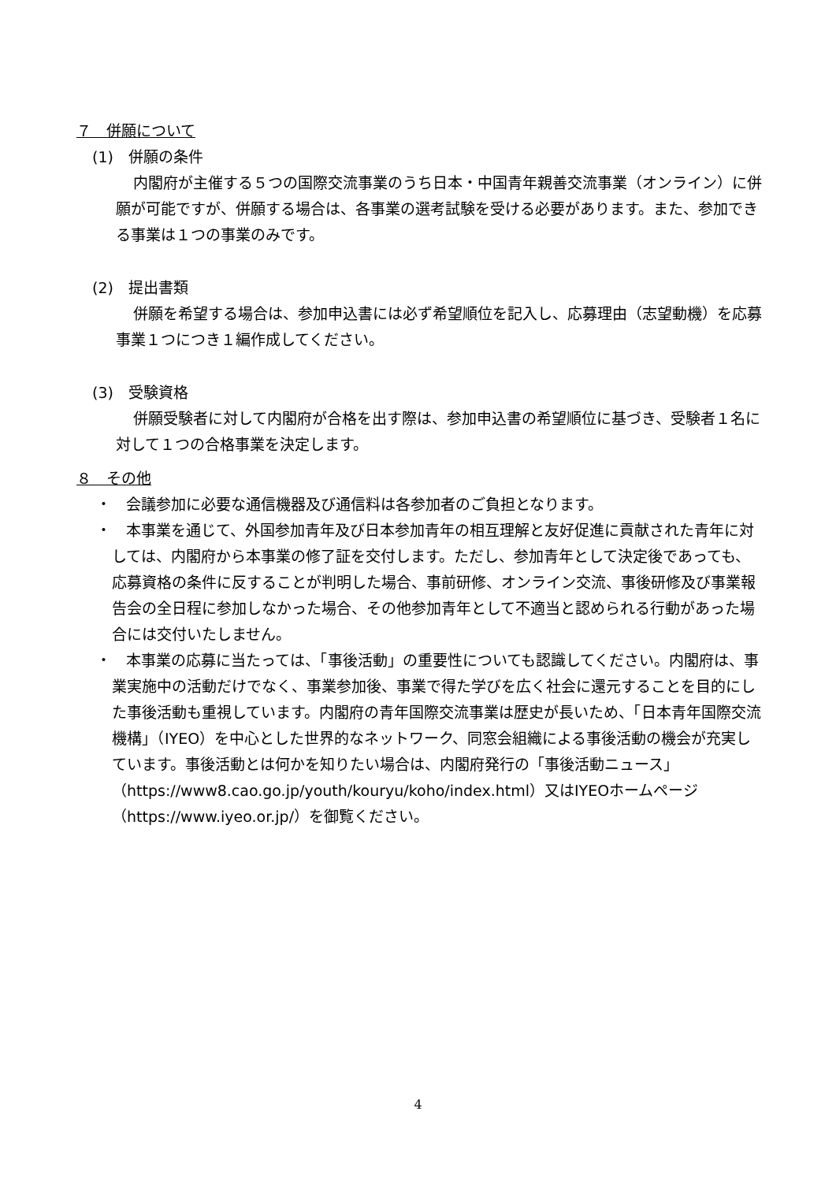７　併願について
(1)　併願の条件
内閣府が主催する５つの国際交流事業のうち日本・中国青年親善交流事業（オンライン）に併願が可能ですが、併願する場合は、各事業の選考試験を受ける必要があります。また、参加できる事業は１つの事業のみです。
(2)　提出書類
併願を希望する場合は、参加申込書には必ず希望順位を記入し、応募理由（志望動機）を応募事業１つにつき１編作成してください。
(3)　受験資格
併願受験者に対して内閣府が合格を出す際は、参加申込書の希望順位に基づき、受験者１名に対して１つの合格事業を決定します。
８　その他
・　会議参加に必要な通信機器及び通信料は各参加者のご負担となります。
・　本事業を通じて、外国参加青年及び日本参加青年の相互理解と友好促進に貢献された青年に対しては、内閣府から本事業の修了証を交付します。ただし、参加青年として決定後であっても、応募資格の条件に反することが判明した場合、事前研修、オンライン交流、事後研修及び事業報告会の全日程に参加しなかった場合、その他参加青年として不適当と認められる行動があった場合には交付いたしません。
・　本事業の応募に当たっては、「事後活動」の重要性についても認識してください。内閣府は、事業実施中の活動だけでなく、事業参加後、事業で得た学びを広く社会に還元することを目的にした事後活動も重視しています。内閣府の青年国際交流事業は歴史が長いため、「日本青年国際交流機構」（IYEO）を中心とした世界的なネットワーク、同窓会組織による事後活動の機会が充実しています。事後活動とは何かを知りたい場合は、内閣府発行の「事後活動ニュース」（https://www8.cao.go.jp/youth/kouryu/koho/index.html）又はIYEOホームページ（https://www.iyeo.or.jp/）を御覧ください。
4